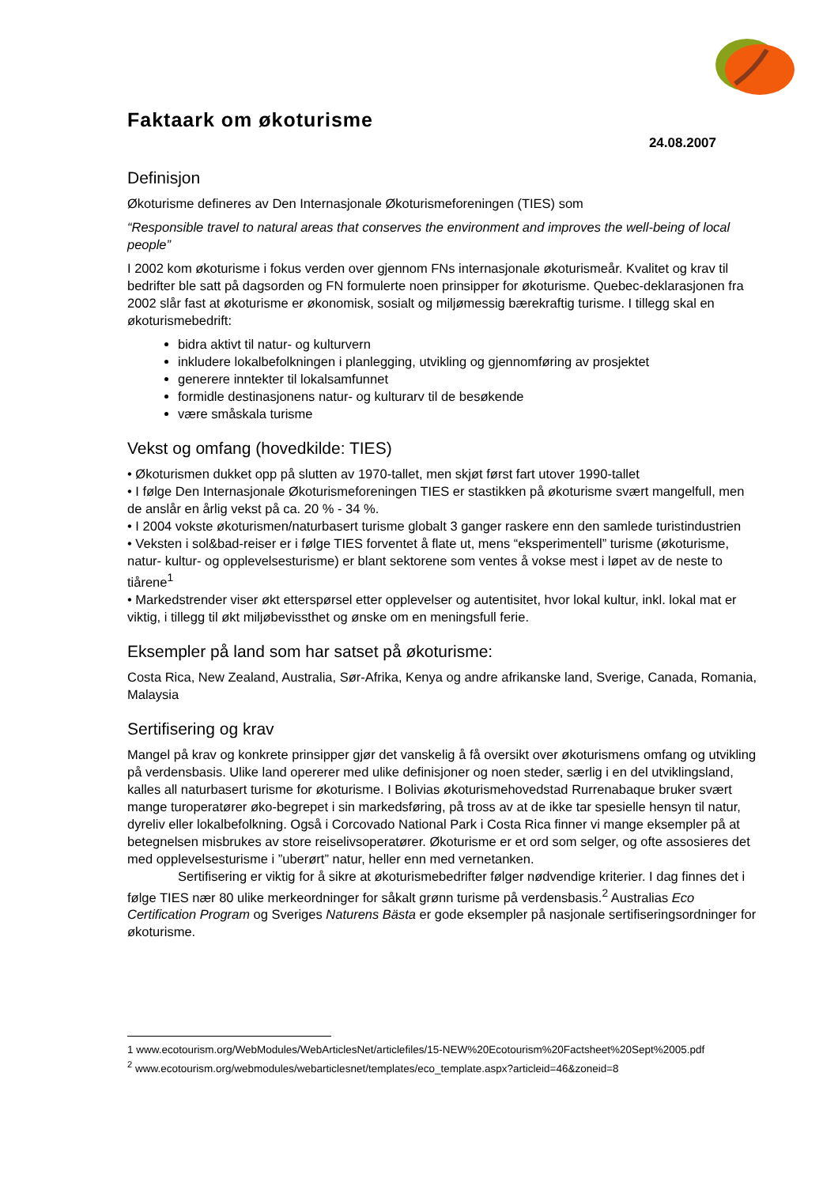Faktaark om økoturisme
24.08.2007
Definisjon
Økoturisme defineres av Den Internasjonale Økoturismeforeningen (TIES) som
“Responsible travel to natural areas that conserves the environment and improves the well-being of local people”
I 2002 kom økoturisme i fokus verden over gjennom FNs internasjonale økoturismeår. Kvalitet og krav til bedrifter ble satt på dagsorden og FN formulerte noen prinsipper for økoturisme. Quebec-deklarasjonen fra 2002 slår fast at økoturisme er økonomisk, sosialt og miljømessig bærekraftig turisme. I tillegg skal en økoturismebedrift:
bidra aktivt til natur- og kulturvern
inkludere lokalbefolkningen i planlegging, utvikling og gjennomføring av prosjektet
generere inntekter til lokalsamfunnet
formidle destinasjonens natur- og kulturarv til de besøkende
være småskala turisme
Vekst og omfang (hovedkilde: TIES)
• Økoturismen dukket opp på slutten av 1970-tallet, men skjøt først fart utover 1990-tallet
• I følge Den Internasjonale Økoturismeforeningen TIES er stastikken på økoturisme svært mangelfull, men de anslår en årlig vekst på ca. 20 % - 34 %.
• I 2004 vokste økoturismen/naturbasert turisme globalt 3 ganger raskere enn den samlede turistindustrien
• Veksten i sol&bad-reiser er i følge TIES forventet å flate ut, mens “eksperimentell” turisme (økoturisme, natur- kultur- og opplevelsesturisme) er blant sektorene som ventes å vokse mest i løpet av de neste to tiårene<sup>1</sup>
• Markedstrender viser økt etterspørsel etter opplevelser og autentisitet, hvor lokal kultur, inkl. lokal mat er viktig, i tillegg til økt miljøbevissthet og ønske om en meningsfull ferie.
Eksempler på land som har satset på økoturisme:
Costa Rica, New Zealand, Australia, Sør-Afrika, Kenya og andre afrikanske land, Sverige, Canada, Romania, Malaysia
Sertifisering og krav
Mangel på krav og konkrete prinsipper gjør det vanskelig å få oversikt over økoturismens omfang og utvikling på verdensbasis. Ulike land opererer med ulike definisjoner og noen steder, særlig i en del utviklingsland, kalles all naturbasert turisme for økoturisme. I Bolivias økoturismehovedstad Rurrenabaque bruker svært mange turoperatører øko-begrepet i sin markedsføring, på tross av at de ikke tar spesielle hensyn til natur, dyreliv eller lokalbefolkning. Også i Corcovado National Park i Costa Rica finner vi mange eksempler på at betegnelsen misbrukes av store reiselivsoperatører. Økoturisme er et ord som selger, og ofte assosieres det med opplevelsesturisme i ”uberørt” natur, heller enn med vernetanken.
Sertifisering er viktig for å sikre at økoturismebedrifter følger nødvendige kriterier. I dag finnes det i følge TIES nær 80 ulike merkeordninger for såkalt grønn turisme på verdensbasis.<sup>2</sup> Australias Eco Certification Program og Sveriges Naturens Bästa er gode eksempler på nasjonale sertifiseringsordninger for økoturisme.
1 www.ecotourism.org/WebModules/WebArticlesNet/articlefiles/15-NEW%20Ecotourism%20Factsheet%20Sept%2005.pdf
<sup>2</sup> www.ecotourism.org/webmodules/webarticlesnet/templates/eco_template.aspx?articleid=46&zoneid=8